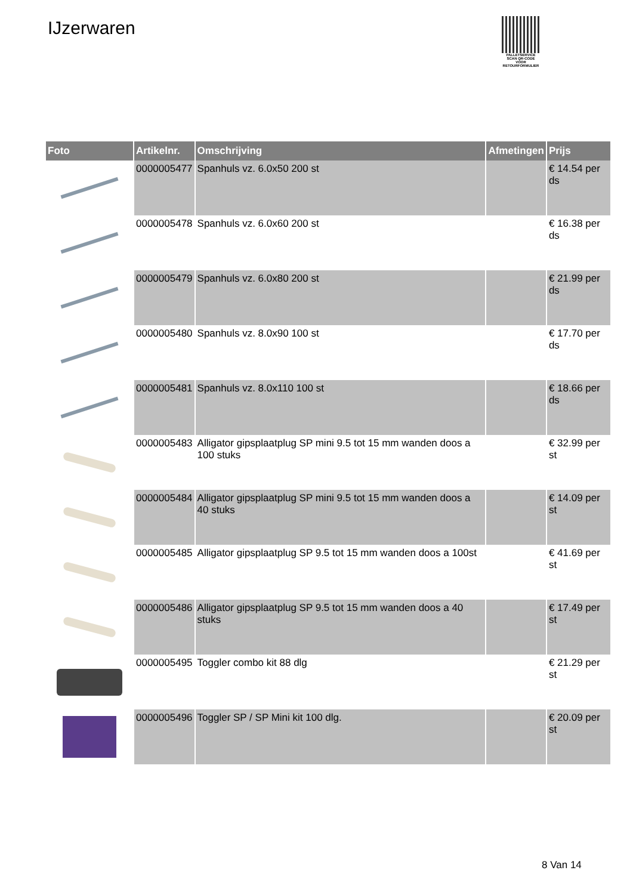IJzerwaren
PALLETSERVICE
SCAN QR-CODE VOOR RETOURFORMULIER
| Foto | Artikelnr. | Omschrijving | Afmetingen | Prijs |
| --- | --- | --- | --- | --- |
| | 0000005477 | Spanhuls vz. 6.0x50 200 st | | € 14.54 per ds |
| | 0000005478 | Spanhuls vz. 6.0x60 200 st | | € 16.38 per ds |
| | 0000005479 | Spanhuls vz. 6.0x80 200 st | | € 21.99 per ds |
| | 0000005480 | Spanhuls vz. 8.0x90 100 st | | € 17.70 per ds |
| | 0000005481 | Spanhuls vz. 8.0x110 100 st | | € 18.66 per ds |
| | 0000005483 | Alligator gipsplaatplug SP mini 9.5 tot 15 mm wanden doos a 100 stuks | | € 32.99 per st |
| | 0000005484 | Alligator gipsplaatplug SP mini 9.5 tot 15 mm wanden doos a 40 stuks | | € 14.09 per st |
| | 0000005485 | Alligator gipsplaatplug SP 9.5 tot 15 mm wanden doos a 100st | | € 41.69 per st |
| | 0000005486 | Alligator gipsplaatplug SP 9.5 tot 15 mm wanden doos a 40 stuks | | € 17.49 per st |
| | 0000005495 | Toggler combo kit 88 dlg | | € 21.29 per st |
| | 0000005496 | Toggler SP / SP Mini kit 100 dlg. | | € 20.09 per st |
8 Van 14